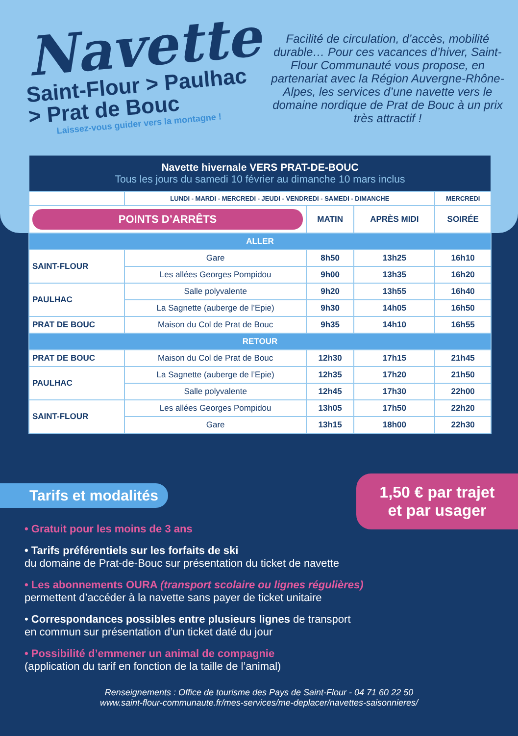Navette
Saint-Flour > Paulhac
> Prat de Bouc
Laissez-vous guider vers la montagne !
Facilité de circulation, d’accès, mobilité durable… Pour ces vacances d’hiver, Saint-Flour Communauté vous propose, en partenariat avec la Région Auvergne-Rhône-Alpes, les services d’une navette vers le domaine nordique de Prat de Bouc à un prix très attractif !
| Navette hivernale VERS PRAT-DE-BOUC Tous les jours du samedi 10 février au dimanche 10 mars inclus | | | | |
| | LUNDI - MARDI - MERCREDI - JEUDI - VENDREDI - SAMEDI - DIMANCHE | | | MERCREDI |
| POINTS D’ARRÊTS | | MATIN | APRÈS MIDI | SOIRÉE |
| ALLER | | | | |
| SAINT-FLOUR | Gare | 8h50 | 13h25 | 16h10 |
| | Les allées Georges Pompidou | 9h00 | 13h35 | 16h20 |
| PAULHAC | Salle polyvalente | 9h20 | 13h55 | 16h40 |
| | La Sagnette (auberge de l’Epie) | 9h30 | 14h05 | 16h50 |
| PRAT DE BOUC | Maison du Col de Prat de Bouc | 9h35 | 14h10 | 16h55 |
| RETOUR | | | | |
| PRAT DE BOUC | Maison du Col de Prat de Bouc | 12h30 | 17h15 | 21h45 |
| PAULHAC | La Sagnette (auberge de l’Epie) | 12h35 | 17h20 | 21h50 |
| | Salle polyvalente | 12h45 | 17h30 | 22h00 |
| SAINT-FLOUR | Les allées Georges Pompidou | 13h05 | 17h50 | 22h20 |
| | Gare | 13h15 | 18h00 | 22h30 |
1,50 € par trajet
et par usager
Tarifs et modalités
• Gratuit pour les moins de 3 ans
• Tarifs préférentiels sur les forfaits de ski
du domaine de Prat-de-Bouc sur présentation du ticket de navette
• Les abonnements OURA (transport scolaire ou lignes régulières)
permettent d’accéder à la navette sans payer de ticket unitaire
• Correspondances possibles entre plusieurs lignes de transport
en commun sur présentation d’un ticket daté du jour
• Possibilité d’emmener un animal de compagnie
(application du tarif en fonction de la taille de l’animal)
Renseignements : Office de tourisme des Pays de Saint-Flour - 04 71 60 22 50
www.saint-flour-communaute.fr/mes-services/me-deplacer/navettes-saisonnieres/